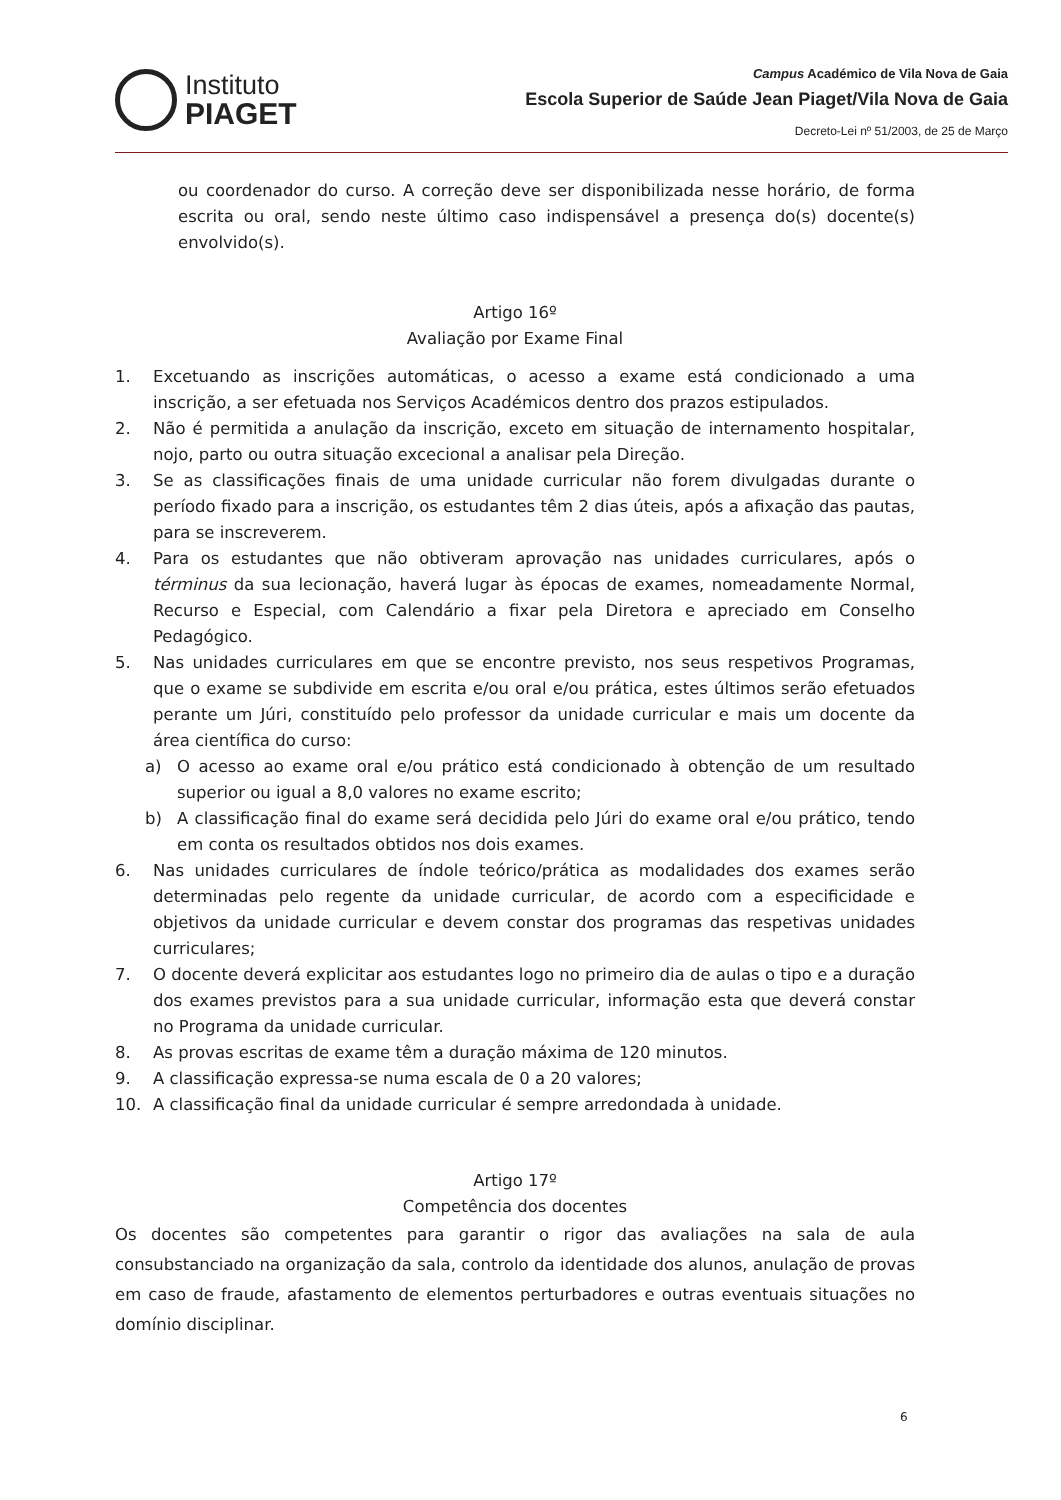Instituto
PIAGET
Campus Académico de Vila Nova de Gaia
Escola Superior de Saúde Jean Piaget/Vila Nova de Gaia
Decreto-Lei nº 51/2003, de 25 de Março
ou coordenador do curso. A correção deve ser disponibilizada nesse horário, de forma escrita ou oral, sendo neste último caso indispensável a presença do(s) docente(s) envolvido(s).
Artigo 16º
Avaliação por Exame Final
1. Excetuando as inscrições automáticas, o acesso a exame está condicionado a uma inscrição, a ser efetuada nos Serviços Académicos dentro dos prazos estipulados.
2. Não é permitida a anulação da inscrição, exceto em situação de internamento hospitalar, nojo, parto ou outra situação excecional a analisar pela Direção.
3. Se as classificações finais de uma unidade curricular não forem divulgadas durante o período fixado para a inscrição, os estudantes têm 2 dias úteis, após a afixação das pautas, para se inscreverem.
4. Para os estudantes que não obtiveram aprovação nas unidades curriculares, após o términus da sua lecionação, haverá lugar às épocas de exames, nomeadamente Normal, Recurso e Especial, com Calendário a fixar pela Diretora e apreciado em Conselho Pedagógico.
5. Nas unidades curriculares em que se encontre previsto, nos seus respetivos Programas, que o exame se subdivide em escrita e/ou oral e/ou prática, estes últimos serão efetuados perante um Júri, constituído pelo professor da unidade curricular e mais um docente da área científica do curso:
a) O acesso ao exame oral e/ou prático está condicionado à obtenção de um resultado superior ou igual a 8,0 valores no exame escrito;
b) A classificação final do exame será decidida pelo Júri do exame oral e/ou prático, tendo em conta os resultados obtidos nos dois exames.
6. Nas unidades curriculares de índole teórico/prática as modalidades dos exames serão determinadas pelo regente da unidade curricular, de acordo com a especificidade e objetivos da unidade curricular e devem constar dos programas das respetivas unidades curriculares;
7. O docente deverá explicitar aos estudantes logo no primeiro dia de aulas o tipo e a duração dos exames previstos para a sua unidade curricular, informação esta que deverá constar no Programa da unidade curricular.
8. As provas escritas de exame têm a duração máxima de 120 minutos.
9. A classificação expressa-se numa escala de 0 a 20 valores;
10. A classificação final da unidade curricular é sempre arredondada à unidade.
Artigo 17º
Competência dos docentes
Os docentes são competentes para garantir o rigor das avaliações na sala de aula consubstanciado na organização da sala, controlo da identidade dos alunos, anulação de provas em caso de fraude, afastamento de elementos perturbadores e outras eventuais situações no domínio disciplinar.
6